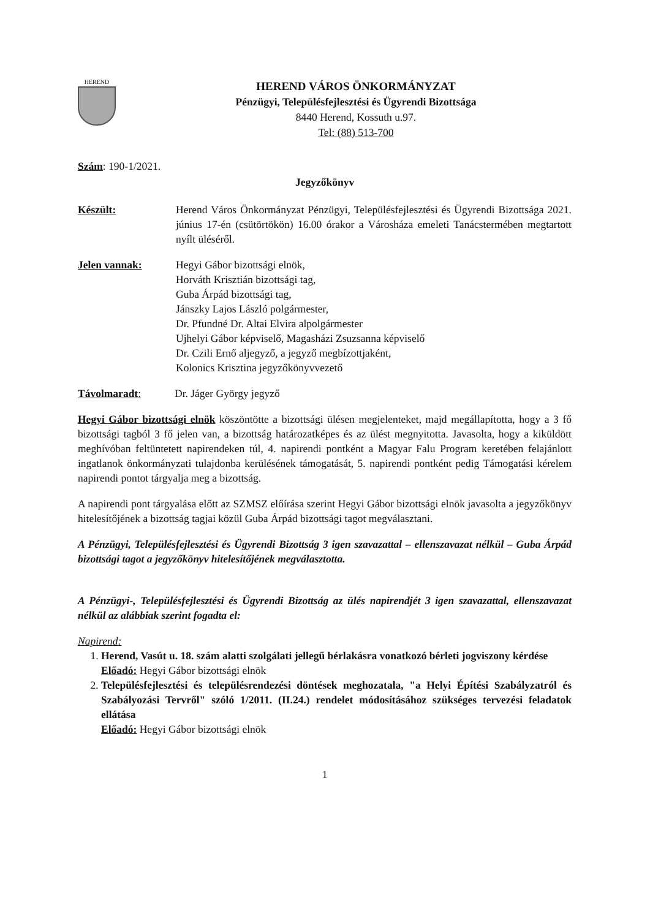HEREND
HEREND VÁROS ÖNKORMÁNYZAT
Pénzügyi, Településfejlesztési és Ügyrendi Bizottsága
8440 Herend, Kossuth u.97.
Tel: (88) 513-700
Szám: 190-1/2021.
Jegyzőkönyv
Készült: Herend Város Önkormányzat Pénzügyi, Településfejlesztési és Ügyrendi Bizottsága 2021. június 17-én (csütörtökön) 16.00 órakor a Városháza emeleti Tanácstermében megtartott nyílt üléséről.
Jelen vannak: Hegyi Gábor bizottsági elnök,
Horváth Krisztián bizottsági tag,
Guba Árpád bizottsági tag,
Jánszky Lajos László polgármester,
Dr. Pfundné Dr. Altai Elvira alpolgármester
Ujhelyi Gábor képviselő, Magasházi Zsuzsanna képviselő
Dr. Czili Ernő aljegyző, a jegyző megbízottjaként,
Kolonics Krisztina jegyzőkönyvvezető
Távolmaradt: Dr. Jáger György jegyző
Hegyi Gábor bizottsági elnök köszöntötte a bizottsági ülésen megjelenteket, majd megállapította, hogy a 3 fő bizottsági tagból 3 fő jelen van, a bizottság határozatképes és az ülést megnyitotta. Javasolta, hogy a kiküldött meghívóban feltüntetett napirendeken túl, 4. napirendi pontként a Magyar Falu Program keretében felajánlott ingatlanok önkormányzati tulajdonba kerülésének támogatását, 5. napirendi pontként pedig Támogatási kérelem napirendi pontot tárgyalja meg a bizottság.
A napirendi pont tárgyalása előtt az SZMSZ előírása szerint Hegyi Gábor bizottsági elnök javasolta a jegyzőkönyv hitelesítőjének a bizottság tagjai közül Guba Árpád bizottsági tagot megválasztani.
A Pénzügyi, Településfejlesztési és Ügyrendi Bizottság 3 igen szavazattal – ellenszavazat nélkül – Guba Árpád bizottsági tagot a jegyzőkönyv hitelesítőjének megválasztotta.
A Pénzügyi-, Településfejlesztési és Ügyrendi Bizottság az ülés napirendjét 3 igen szavazattal, ellenszavazat nélkül az alábbiak szerint fogadta el:
Napirend:
1. Herend, Vasút u. 18. szám alatti szolgálati jellegű bérlakásra vonatkozó bérleti jogviszony kérdése
Előadó: Hegyi Gábor bizottsági elnök
2. Településfejlesztési és településrendezési döntések meghozatala, "a Helyi Építési Szabályzatról és Szabályozási Tervről" szóló 1/2011. (II.24.) rendelet módosításához szükséges tervezési feladatok ellátása
Előadó: Hegyi Gábor bizottsági elnök
1